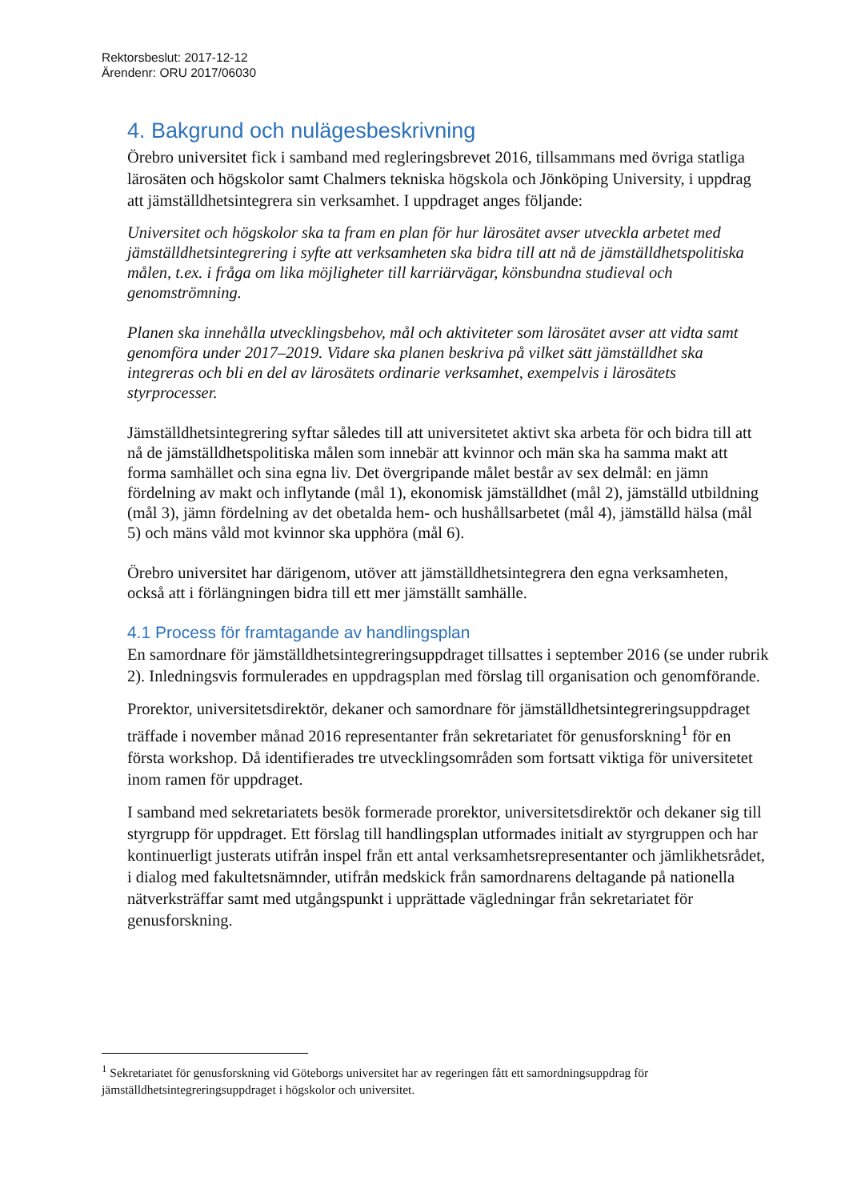Rektorsbeslut: 2017-12-12
Ärendenr: ORU 2017/06030
4. Bakgrund och nulägesbeskrivning
Örebro universitet fick i samband med regleringsbrevet 2016, tillsammans med övriga statliga lärosäten och högskolor samt Chalmers tekniska högskola och Jönköping University, i uppdrag att jämställdhetsintegrera sin verksamhet. I uppdraget anges följande:
Universitet och högskolor ska ta fram en plan för hur lärosätet avser utveckla arbetet med jämställdhetsintegrering i syfte att verksamheten ska bidra till att nå de jämställdhetspolitiska målen, t.ex. i fråga om lika möjligheter till karriärvägar, könsbundna studieval och genomströmning.
Planen ska innehålla utvecklingsbehov, mål och aktiviteter som lärosätet avser att vidta samt genomföra under 2017–2019. Vidare ska planen beskriva på vilket sätt jämställdhet ska integreras och bli en del av lärosätets ordinarie verksamhet, exempelvis i lärosätets styrprocesser.
Jämställdhetsintegrering syftar således till att universitetet aktivt ska arbeta för och bidra till att nå de jämställdhetspolitiska målen som innebär att kvinnor och män ska ha samma makt att forma samhället och sina egna liv. Det övergripande målet består av sex delmål: en jämn fördelning av makt och inflytande (mål 1), ekonomisk jämställdhet (mål 2), jämställd utbildning (mål 3), jämn fördelning av det obetalda hem- och hushållsarbetet (mål 4), jämställd hälsa (mål 5) och mäns våld mot kvinnor ska upphöra (mål 6).
Örebro universitet har därigenom, utöver att jämställdhetsintegrera den egna verksamheten, också att i förlängningen bidra till ett mer jämställt samhälle.
4.1 Process för framtagande av handlingsplan
En samordnare för jämställdhetsintegreringsuppdraget tillsattes i september 2016 (se under rubrik 2). Inledningsvis formulerades en uppdragsplan med förslag till organisation och genomförande.
Prorektor, universitetsdirektör, dekaner och samordnare för jämställdhetsintegreringsuppdraget träffade i november månad 2016 representanter från sekretariatet för genusforskning<sup>1</sup> för en första workshop. Då identifierades tre utvecklingsområden som fortsatt viktiga för universitetet inom ramen för uppdraget.
I samband med sekretariatets besök formerade prorektor, universitetsdirektör och dekaner sig till styrgrupp för uppdraget. Ett förslag till handlingsplan utformades initialt av styrgruppen och har kontinuerligt justerats utifrån inspel från ett antal verksamhetsrepresentanter och jämlikhetsrådet, i dialog med fakultetsnämnder, utifrån medskick från samordnarens deltagande på nationella nätverksträffar samt med utgångspunkt i upprättade vägledningar från sekretariatet för genusforskning.
<sup>1</sup> Sekretariatet för genusforskning vid Göteborgs universitet har av regeringen fått ett samordningsuppdrag för jämställdhetsintegreringsuppdraget i högskolor och universitet.